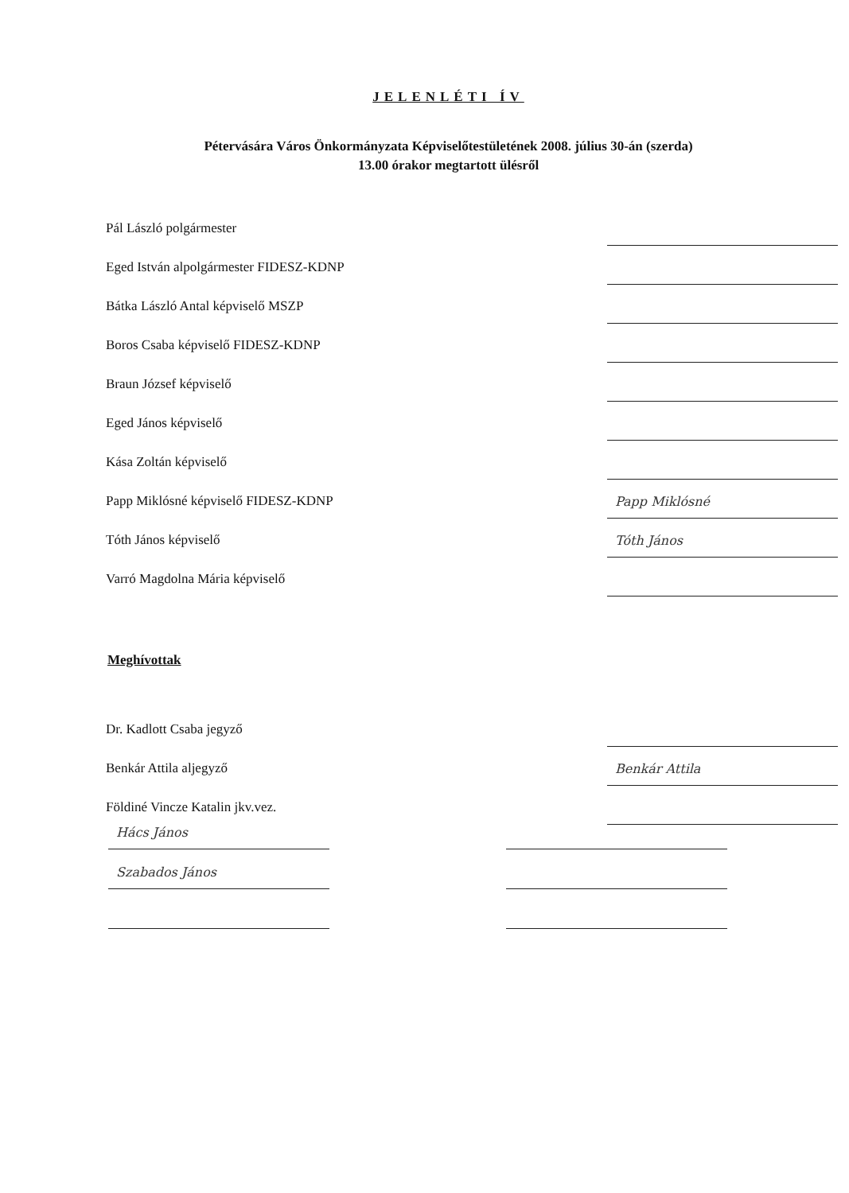JELENLÉTI ÍV
Pétervására Város Önkormányzata Képviselőtestületének 2008. július 30-án (szerda)
13.00 órakor megtartott ülésről
Pál László polgármester
Eged István alpolgármester FIDESZ-KDNP
Bátka László Antal képviselő MSZP
Boros Csaba képviselő FIDESZ-KDNP
Braun József képviselő
Eged János képviselő
Kása Zoltán képviselő
Papp Miklósné képviselő FIDESZ-KDNP
Papp Miklósné
Tóth János képviselő
Tóth János
Varró Magdolna Mária képviselő
Meghívottak
Dr. Kadlott Csaba jegyző
Benkár Attila aljegyző
Benkár Attila
Földiné Vincze Katalin jkv.vez.
Hács János
Szabados János